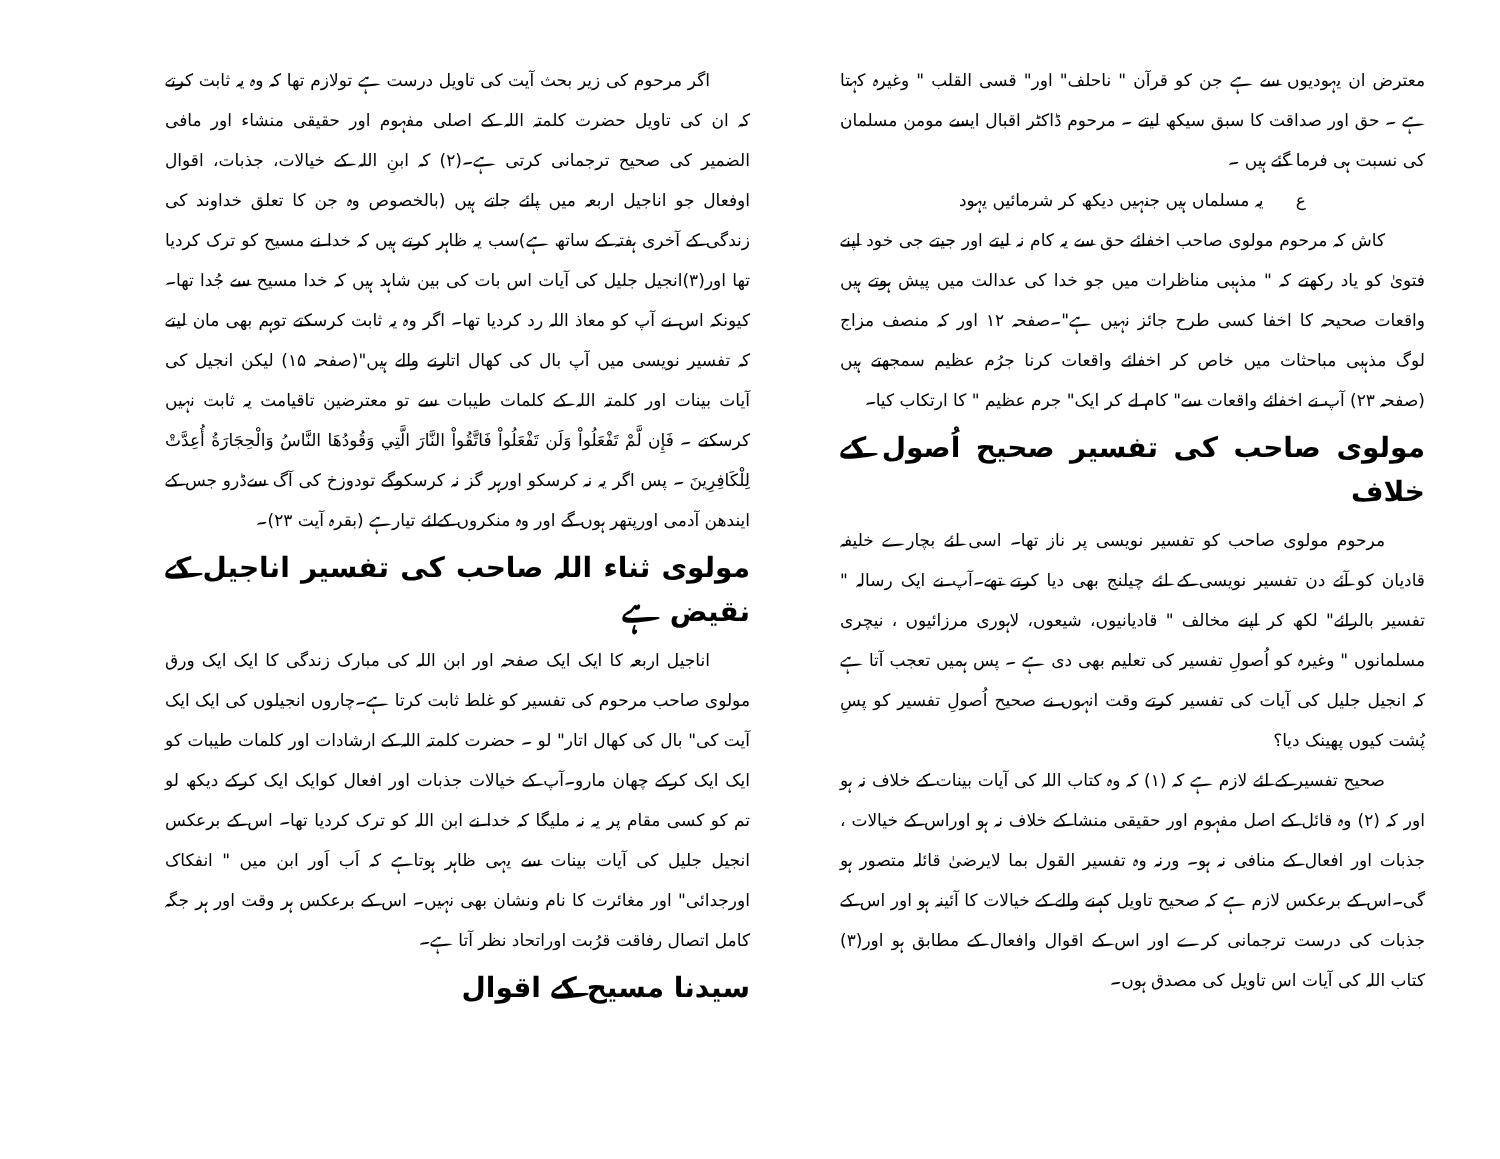معترض ان یہودیوں سے ہے جن کو قرآن " ناحلف" اور" قسی القلب " وغیرہ کہتا ہے ۔ حق اور صداقت کا سبق سیکھ لیتے ۔ مرحوم ڈاکٹر اقبال ایسے مومن مسلمان کی نسبت ہی فرما گئے ہیں ۔
ع یہ مسلماں ہیں جنہیں دیکھ کر شرمائیں یہود
کاش کہ مرحوم مولوی صاحب اخفائے حق سے یہ کام نہ لیتے اور جیتے جی خود اپنے فتویٰ کو یاد رکھتے کہ " مذہبی مناظرات میں جو خدا کی عدالت میں پیش ہوتے ہیں واقعات صحیحہ کا اخفا کسی طرح جائز نہیں ہے"۔صفحہ ۱۲ اور کہ منصف مزاج لوگ مذہبی مباحثات میں خاص کر اخفائے واقعات کرنا جرُم عظیم سمجھتے ہیں (صفحہ ۲۳) آپ نے اخفائے واقعات سے" کام لے کر ایک" جرم عظیم " کا ارتکاب کیا۔
مولوی صاحب کی تفسیر صحیح اُصول کے خلاف
مرحوم مولوی صاحب کو تفسیر نویسی پر ناز تھا۔ اسی لئے بچارے خلیفہ قادیان کو آئے دن تفسیر نویسی کے لئے چیلنج بھی دیا کرتے تھے۔آپ نے ایک رسالہ " تفسیر بالرائے" لکھ کر اپنے مخالف " قادیانیوں، شیعوں، لاہوری مرزائیوں ، نیچری مسلمانوں " وغیرہ کو اُصولِ تفسیر کی تعلیم بھی دی ہے ۔ پس ہمیں تعجب آتا ہے کہ انجیل جلیل کی آیات کی تفسیر کرتے وقت انہوں نے صحیح اُصولِ تفسیر کو پسِ پُشت کیوں پھینک دیا؟
صحیح تفسیر کے لئے لازم ہے کہ (۱) کہ وہ کتاب اللہ کی آیات بینات کے خلاف نہ ہو اور کہ (۲) وہ قائل کے اصل مفہوم اور حقیقی منشا کے خلاف نہ ہو اوراس کے خیالات ، جذبات اور افعال کے منافی نہ ہو۔ ورنہ وہ تفسیر القول بما لایرضیٰ قائلہ متصور ہو گی۔اس کے برعکس لازم ہے کہ صحیح تاویل کہنے والے کے خیالات کا آئینہ ہو اور اس کے جذبات کی درست ترجمانی کرے اور اس کے اقوال وافعال کے مطابق ہو اور(۳) کتاب اللہ کی آیات اس تاویل کی مصدق ہوں۔
اگر مرحوم کی زیر بحث آیت کی تاویل درست ہے تولازم تھا کہ وہ یہ ثابت کرتے کہ ان کی تاویل حضرت کلمتہ اللہ کے اصلی مفہوم اور حقیقی منشاء اور مافی الضمیر کی صحیح ترجمانی کرتی ہے۔(۲) کہ ابنِ اللہ کے خیالات، جذبات، اقوال اوفعال جو اناجیل اربعہ میں پائے جاتے ہیں (بالخصوص وہ جن کا تعلق خداوند کی زندگی کے آخری ہفتہ کے ساتھ ہے)سب یہ ظاہر کرتے ہیں کہ خدا نے مسیح کو ترک کردیا تھا اور(۳)انجیل جلیل کی آیات اس بات کی بین شاہد ہیں کہ خدا مسیح سے جُدا تھا۔ کیونکہ اس نے آپ کو معاذ اللہ رد کردیا تھا۔ اگر وہ یہ ثابت کرسکتے توہم بھی مان لیتے کہ تفسیر نویسی میں آپ بال کی کھال اتارنے والے ہیں"(صفحہ ۱۵) لیکن انجیل کی آیات بینات اور کلمتہ اللہ کے کلمات طیبات سے تو معترضین تاقیامت یہ ثابت نہیں کرسکتے ۔ فَإِن لَّمْ تَفْعَلُواْ وَلَن تَفْعَلُواْ فَاتَّقُواْ النَّارَ الَّتِي وَقُودُهَا النَّاسُ وَالْحِجَارَةُ أُعِدَّتْ لِلْكَافِرِينَ ۔ پس اگر یہ نہ کرسکو اورہر گز نہ کرسکوگے تودوزخ کی آگ سےڈرو جس کے ایندھن آدمی اورپتھر ہوں گے اور وہ منکروں کےلئے تیارہے (بقرہ آیت ۲۳)۔
مولوی ثناء اللہ صاحب کی تفسیر اناجیل کے نقیض ہے
اناجیل اربعہ کا ایک ایک صفحہ اور ابن اللہ کی مبارک زندگی کا ایک ایک ورق مولوی صاحب مرحوم کی تفسیر کو غلط ثابت کرتا ہے۔چاروں انجیلوں کی ایک ایک آیت کی" بال کی کھال اتار" لو ۔ حضرت کلمتہ اللہ کے ارشادات اور کلمات طیبات کو ایک ایک کرکے چھان مارو۔آپ کے خیالات جذبات اور افعال کوایک ایک کرکے دیکھ لو تم کو کسی مقام پر یہ نہ ملیگا کہ خدا نے ابن اللہ کو ترک کردیا تھا۔ اس کے برعکس انجیل جلیل کی آیات بینات سے یہی ظاہر ہوتاہے کہ اَب اَور ابن میں " انفکاک اورجدائی" اور مغائرت کا نام ونشان بھی نہیں۔ اس کے برعکس ہر وقت اور ہر جگہ کامل اتصال رفاقت قرُبت اوراتحاد نظر آتا ہے۔
سیدنا مسیح کے اقوال